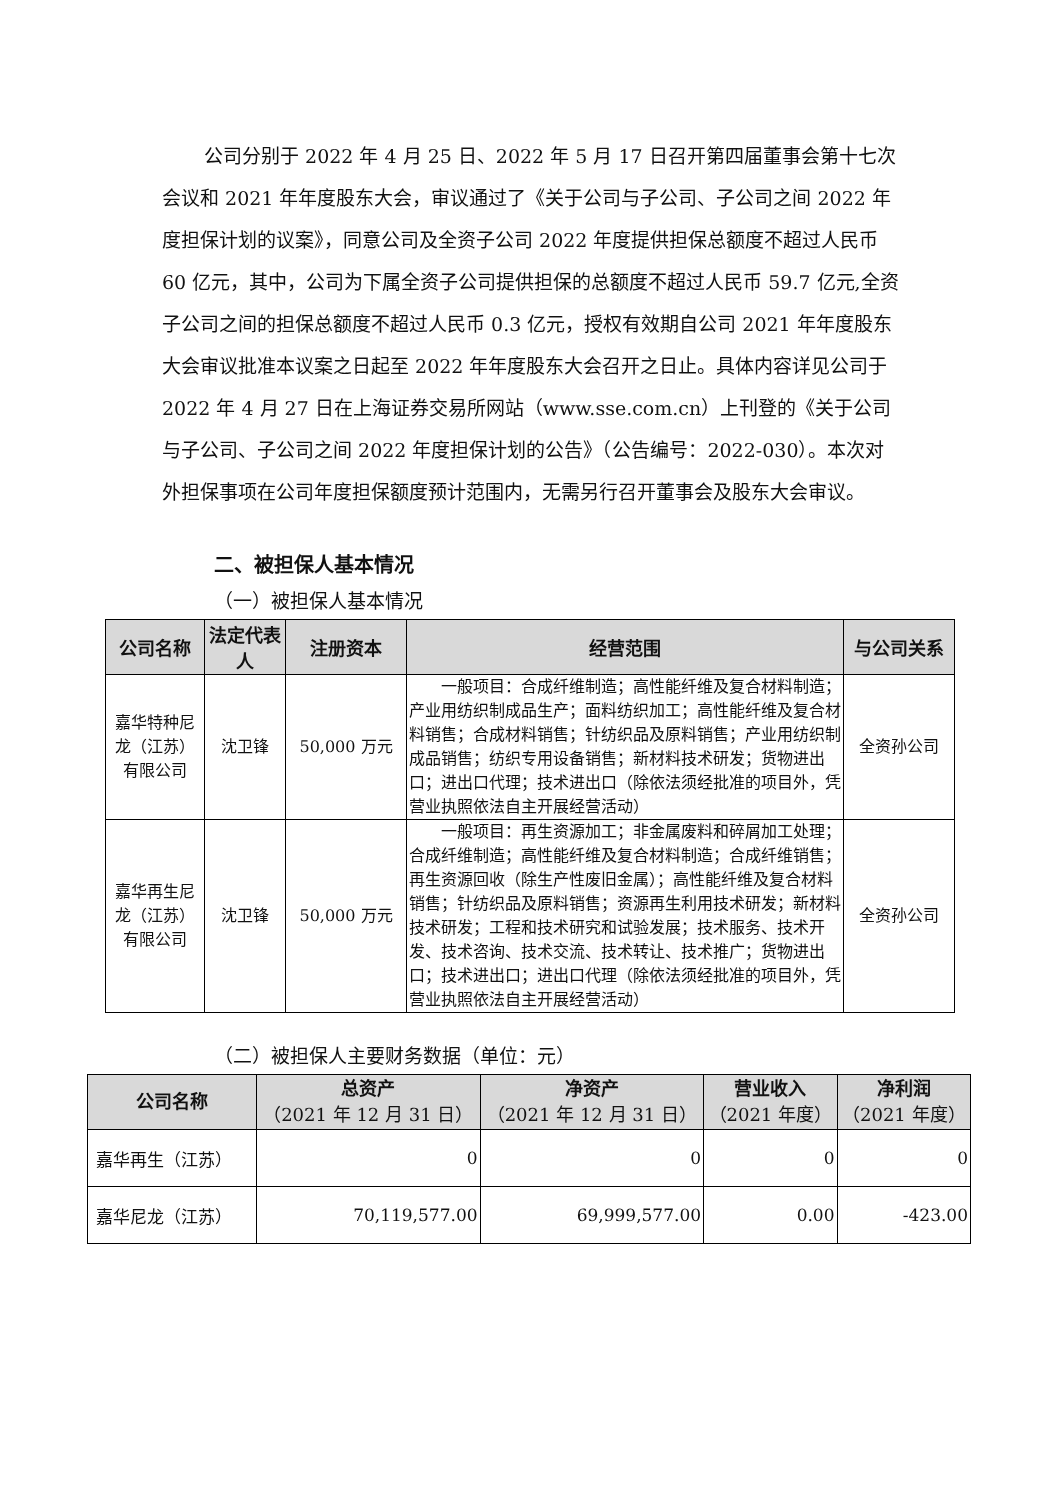公司分别于 2022 年 4 月 25 日、2022 年 5 月 17 日召开第四届董事会第十七次会议和 2021 年年度股东大会，审议通过了《关于公司与子公司、子公司之间 2022 年度担保计划的议案》，同意公司及全资子公司 2022 年度提供担保总额度不超过人民币 60 亿元，其中，公司为下属全资子公司提供担保的总额度不超过人民币 59.7 亿元,全资子公司之间的担保总额度不超过人民币 0.3 亿元，授权有效期自公司 2021 年年度股东大会审议批准本议案之日起至 2022 年年度股东大会召开之日止。具体内容详见公司于 2022 年 4 月 27 日在上海证券交易所网站（www.sse.com.cn）上刊登的《关于公司与子公司、子公司之间 2022 年度担保计划的公告》（公告编号：2022-030）。本次对外担保事项在公司年度担保额度预计范围内，无需另行召开董事会及股东大会审议。
二、被担保人基本情况
（一）被担保人基本情况
| 公司名称 | 法定代表人 | 注册资本 | 经营范围 | 与公司关系 |
| --- | --- | --- | --- | --- |
| 嘉华特种尼龙（江苏）有限公司 | 沈卫锋 | 50,000 万元 | 一般项目：合成纤维制造；高性能纤维及复合材料制造；产业用纺织制成品生产；面料纺织加工；高性能纤维及复合材料销售；合成材料销售；针纺织品及原料销售；产业用纺织制成品销售；纺织专用设备销售；新材料技术研发；货物进出口；进出口代理；技术进出口（除依法须经批准的项目外，凭营业执照依法自主开展经营活动） | 全资孙公司 |
| 嘉华再生尼龙（江苏）有限公司 | 沈卫锋 | 50,000 万元 | 一般项目：再生资源加工；非金属废料和碎屑加工处理；合成纤维制造；高性能纤维及复合材料制造；合成纤维销售；再生资源回收（除生产性废旧金属）；高性能纤维及复合材料销售；针纺织品及原料销售；资源再生利用技术研发；新材料技术研发；工程和技术研究和试验发展；技术服务、技术开发、技术咨询、技术交流、技术转让、技术推广；货物进出口；技术进出口；进出口代理（除依法须经批准的项目外，凭营业执照依法自主开展经营活动） | 全资孙公司 |
（二）被担保人主要财务数据（单位：元）
| 公司名称 | 总资产 （2021 年 12 月 31 日） | 净资产 （2021 年 12 月 31 日） | 营业收入 （2021 年度） | 净利润 （2021 年度） |
| --- | --- | --- | --- | --- |
| 嘉华再生（江苏） | 0 | 0 | 0 | 0 |
| 嘉华尼龙（江苏） | 70,119,577.00 | 69,999,577.00 | 0.00 | -423.00 |